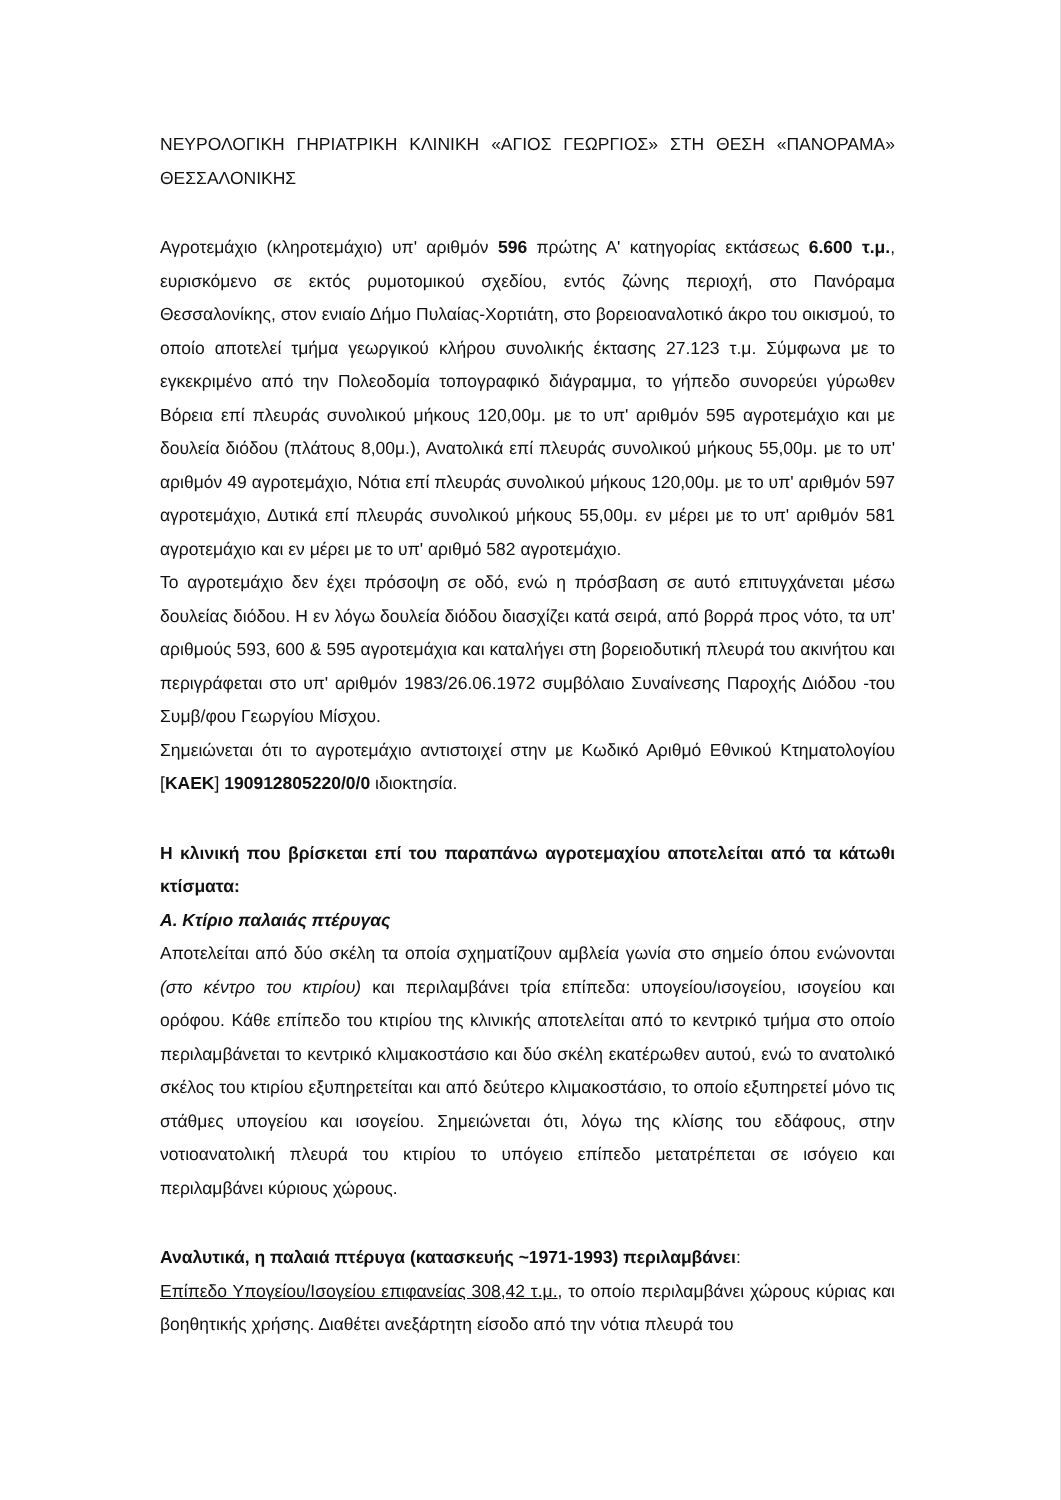ΝΕΥΡΟΛΟΓΙΚΗ ΓΗΡΙΑΤΡΙΚΗ ΚΛΙΝΙΚΗ «ΑΓΙΟΣ ΓΕΩΡΓΙΟΣ» ΣΤΗ ΘΕΣΗ «ΠΑΝΟΡΑΜΑ» ΘΕΣΣΑΛΟΝΙΚΗΣ
Αγροτεμάχιο (κληροτεμάχιο) υπ' αριθμόν 596 πρώτης Α' κατηγορίας εκτάσεως 6.600 τ.μ., ευρισκόμενο σε εκτός ρυμοτομικού σχεδίου, εντός ζώνης περιοχή, στο Πανόραμα Θεσσαλονίκης, στον ενιαίο Δήμο Πυλαίας-Χορτιάτη, στο βορειοαναλοτικό άκρο του οικισμού, το οποίο αποτελεί τμήμα γεωργικού κλήρου συνολικής έκτασης 27.123 τ.μ. Σύμφωνα με το εγκεκριμένο από την Πολεοδομία τοπογραφικό διάγραμμα, το γήπεδο συνορεύει γύρωθεν Βόρεια επί πλευράς συνολικού μήκους 120,00μ. με το υπ' αριθμόν 595 αγροτεμάχιο και με δουλεία διόδου (πλάτους 8,00μ.), Ανατολικά επί πλευράς συνολικού μήκους 55,00μ. με το υπ' αριθμόν 49 αγροτεμάχιο, Νότια επί πλευράς συνολικού μήκους 120,00μ. με το υπ' αριθμόν 597 αγροτεμάχιο, Δυτικά επί πλευράς συνολικού μήκους 55,00μ. εν μέρει με το υπ' αριθμόν 581 αγροτεμάχιο και εν μέρει με το υπ' αριθμό 582 αγροτεμάχιο.
Το αγροτεμάχιο δεν έχει πρόσοψη σε οδό, ενώ η πρόσβαση σε αυτό επιτυγχάνεται μέσω δουλείας διόδου. Η εν λόγω δουλεία διόδου διασχίζει κατά σειρά, από βορρά προς νότο, τα υπ' αριθμούς 593, 600 & 595 αγροτεμάχια και καταλήγει στη βορειοδυτική πλευρά του ακινήτου και περιγράφεται στο υπ' αριθμόν 1983/26.06.1972 συμβόλαιο Συναίνεσης Παροχής Διόδου -του Συμβ/φου Γεωργίου Μίσχου.
Σημειώνεται ότι το αγροτεμάχιο αντιστοιχεί στην με Κωδικό Αριθμό Εθνικού Κτηματολογίου [ΚΑΕΚ] 190912805220/0/0 ιδιοκτησία.
Η κλινική που βρίσκεται επί του παραπάνω αγροτεμαχίου αποτελείται από τα κάτωθι κτίσματα:
Α. Κτίριο παλαιάς πτέρυγας
Αποτελείται από δύο σκέλη τα οποία σχηματίζουν αμβλεία γωνία στο σημείο όπου ενώνονται (στο κέντρο του κτιρίου) και περιλαμβάνει τρία επίπεδα: υπογείου/ισογείου, ισογείου και ορόφου. Κάθε επίπεδο του κτιρίου της κλινικής αποτελείται από το κεντρικό τμήμα στο οποίο περιλαμβάνεται το κεντρικό κλιμακοστάσιο και δύο σκέλη εκατέρωθεν αυτού, ενώ το ανατολικό σκέλος του κτιρίου εξυπηρετείται και από δεύτερο κλιμακοστάσιο, το οποίο εξυπηρετεί μόνο τις στάθμες υπογείου και ισογείου. Σημειώνεται ότι, λόγω της κλίσης του εδάφους, στην νοτιοανατολική πλευρά του κτιρίου το υπόγειο επίπεδο μετατρέπεται σε ισόγειο και περιλαμβάνει κύριους χώρους.
Αναλυτικά, η παλαιά πτέρυγα (κατασκευής ~1971-1993) περιλαμβάνει:
Επίπεδο Υπογείου/Ισογείου επιφανείας 308,42 τ.μ., το οποίο περιλαμβάνει χώρους κύριας και βοηθητικής χρήσης. Διαθέτει ανεξάρτητη είσοδο από την νότια πλευρά του